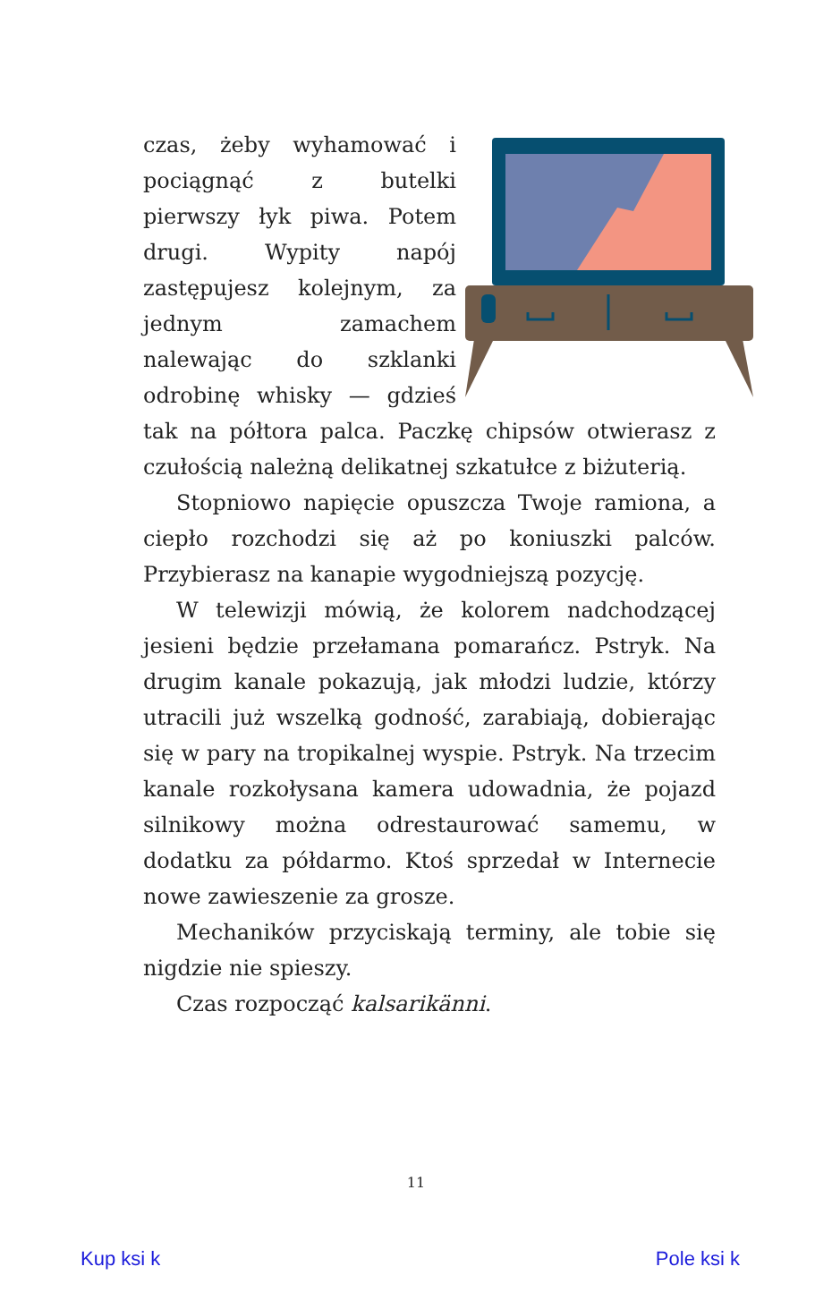czas, żeby wyhamować i pociągnąć z butelki pierwszy łyk piwa. Potem drugi. Wypity napój zastępujesz kolejnym, za jednym zamachem nalewając do szklanki odrobinę whisky — gdzieś tak na półtora palca. Paczkę chipsów otwierasz z czułością należną delikatnej szkatułce z biżuterią.
Stopniowo napięcie opuszcza Twoje ramiona, a ciepło rozchodzi się aż po koniuszki palców. Przybierasz na kanapie wygodniejszą pozycję.
W telewizji mówią, że kolorem nadchodzącej jesieni będzie przełamana pomarańcz. Pstryk. Na drugim kanale pokazują, jak młodzi ludzie, którzy utracili już wszelką godność, zarabiają, dobierając się w pary na tropikalnej wyspie. Pstryk. Na trzecim kanale rozkołysana kamera udowadnia, że pojazd silnikowy można odrestaurować samemu, w dodatku za półdarmo. Ktoś sprzedał w Internecie nowe zawieszenie za grosze.
Mechaników przyciskają terminy, ale tobie się nigdzie nie spieszy.
Czas rozpocząć kalsarikänni.
11
Kup ksi k Pole ksi k